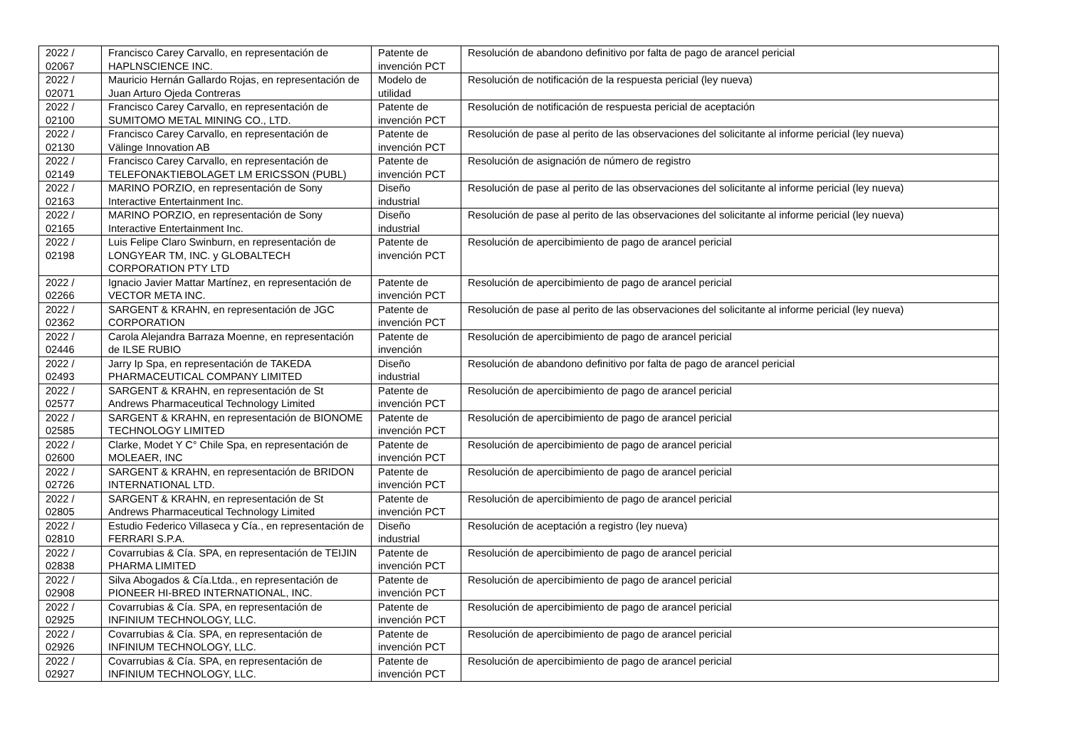| 2022 / 02067 | Francisco Carey Carvallo, en representación de HAPLNSCIENCE INC. | Patente de invención PCT | Resolución de abandono definitivo por falta de pago de arancel pericial |
| 2022 / 02071 | Mauricio Hernán Gallardo Rojas, en representación de Juan Arturo Ojeda Contreras | Modelo de utilidad | Resolución de notificación de la respuesta pericial (ley nueva) |
| 2022 / 02100 | Francisco Carey Carvallo, en representación de SUMITOMO METAL MINING CO., LTD. | Patente de invención PCT | Resolución de notificación de respuesta pericial de aceptación |
| 2022 / 02130 | Francisco Carey Carvallo, en representación de Välinge Innovation AB | Patente de invención PCT | Resolución de pase al perito de las observaciones del solicitante al informe pericial (ley nueva) |
| 2022 / 02149 | Francisco Carey Carvallo, en representación de TELEFONAKTIEBOLAGET LM ERICSSON (PUBL) | Patente de invención PCT | Resolución de asignación de número de registro |
| 2022 / 02163 | MARINO PORZIO, en representación de Sony Interactive Entertainment Inc. | Diseño industrial | Resolución de pase al perito de las observaciones del solicitante al informe pericial (ley nueva) |
| 2022 / 02165 | MARINO PORZIO, en representación de Sony Interactive Entertainment Inc. | Diseño industrial | Resolución de pase al perito de las observaciones del solicitante al informe pericial (ley nueva) |
| 2022 / 02198 | Luis Felipe Claro Swinburn, en representación de LONGYEAR TM, INC. y GLOBALTECH CORPORATION PTY LTD | Patente de invención PCT | Resolución de apercibimiento de pago de arancel pericial |
| 2022 / 02266 | Ignacio Javier Mattar Martínez, en representación de VECTOR META INC. | Patente de invención PCT | Resolución de apercibimiento de pago de arancel pericial |
| 2022 / 02362 | SARGENT & KRAHN, en representación de JGC CORPORATION | Patente de invención PCT | Resolución de pase al perito de las observaciones del solicitante al informe pericial (ley nueva) |
| 2022 / 02446 | Carola Alejandra Barraza Moenne, en representación de ILSE RUBIO | Patente de invención | Resolución de apercibimiento de pago de arancel pericial |
| 2022 / 02493 | Jarry Ip Spa, en representación de TAKEDA PHARMACEUTICAL COMPANY LIMITED | Diseño industrial | Resolución de abandono definitivo por falta de pago de arancel pericial |
| 2022 / 02577 | SARGENT & KRAHN, en representación de St Andrews Pharmaceutical Technology Limited | Patente de invención PCT | Resolución de apercibimiento de pago de arancel pericial |
| 2022 / 02585 | SARGENT & KRAHN, en representación de BIONOME TECHNOLOGY LIMITED | Patente de invención PCT | Resolución de apercibimiento de pago de arancel pericial |
| 2022 / 02600 | Clarke, Modet Y C° Chile Spa, en representación de MOLEAER, INC | Patente de invención PCT | Resolución de apercibimiento de pago de arancel pericial |
| 2022 / 02726 | SARGENT & KRAHN, en representación de BRIDON INTERNATIONAL LTD. | Patente de invención PCT | Resolución de apercibimiento de pago de arancel pericial |
| 2022 / 02805 | SARGENT & KRAHN, en representación de St Andrews Pharmaceutical Technology Limited | Patente de invención PCT | Resolución de apercibimiento de pago de arancel pericial |
| 2022 / 02810 | Estudio Federico Villaseca y Cía., en representación de FERRARI S.P.A. | Diseño industrial | Resolución de aceptación a registro (ley nueva) |
| 2022 / 02838 | Covarrubias & Cía. SPA, en representación de TEIJIN PHARMA LIMITED | Patente de invención PCT | Resolución de apercibimiento de pago de arancel pericial |
| 2022 / 02908 | Silva Abogados & Cía.Ltda., en representación de PIONEER HI-BRED INTERNATIONAL, INC. | Patente de invención PCT | Resolución de apercibimiento de pago de arancel pericial |
| 2022 / 02925 | Covarrubias & Cía. SPA, en representación de INFINIUM TECHNOLOGY, LLC. | Patente de invención PCT | Resolución de apercibimiento de pago de arancel pericial |
| 2022 / 02926 | Covarrubias & Cía. SPA, en representación de INFINIUM TECHNOLOGY, LLC. | Patente de invención PCT | Resolución de apercibimiento de pago de arancel pericial |
| 2022 / 02927 | Covarrubias & Cía. SPA, en representación de INFINIUM TECHNOLOGY, LLC. | Patente de invención PCT | Resolución de apercibimiento de pago de arancel pericial |